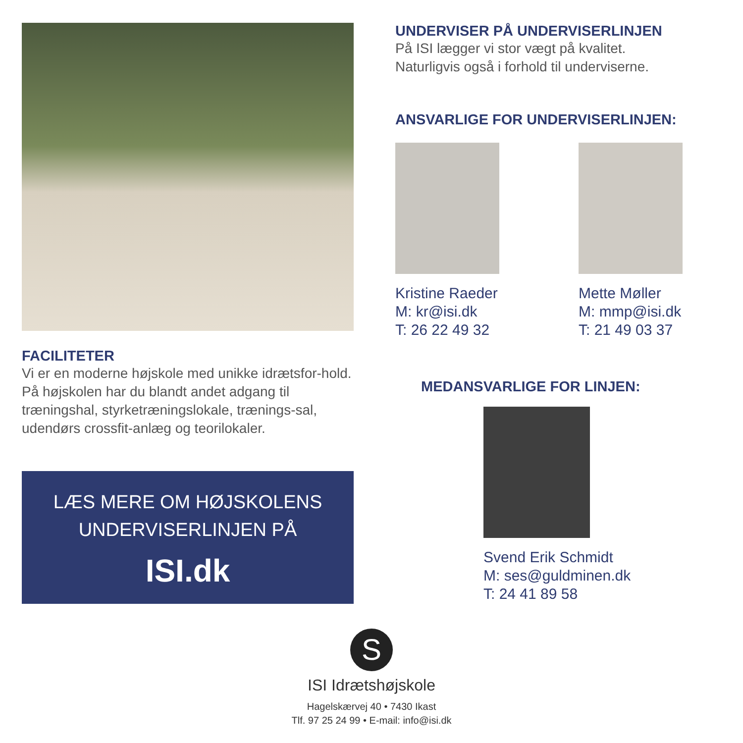FACILITETER
Vi er en moderne højskole med unikke idrætsfor-hold. På højskolen har du blandt andet adgang til træningshal, styrketræningslokale, trænings-sal, udendørs crossfit-anlæg og teorilokaler.
LÆS MERE OM HØJSKOLENS
UNDERVISERLINJEN PÅ
ISI.dk
UNDERVISER PÅ UNDERVISERLINJEN
På ISI lægger vi stor vægt på kvalitet.
Naturligvis også i forhold til underviserne.
ANSVARLIGE FOR UNDERVISERLINJEN:
Kristine Raeder
M: kr@isi.dk
T: 26 22 49 32
Mette Møller
M: mmp@isi.dk
T: 21 49 03 37
MEDANSVARLIGE FOR LINJEN:
Svend Erik Schmidt
M: ses@guldminen.dk
T: 24 41 89 58
S
ISI Idrætshøjskole
Hagelskærvej 40 • 7430 Ikast
Tlf. 97 25 24 99 • E-mail: info@isi.dk